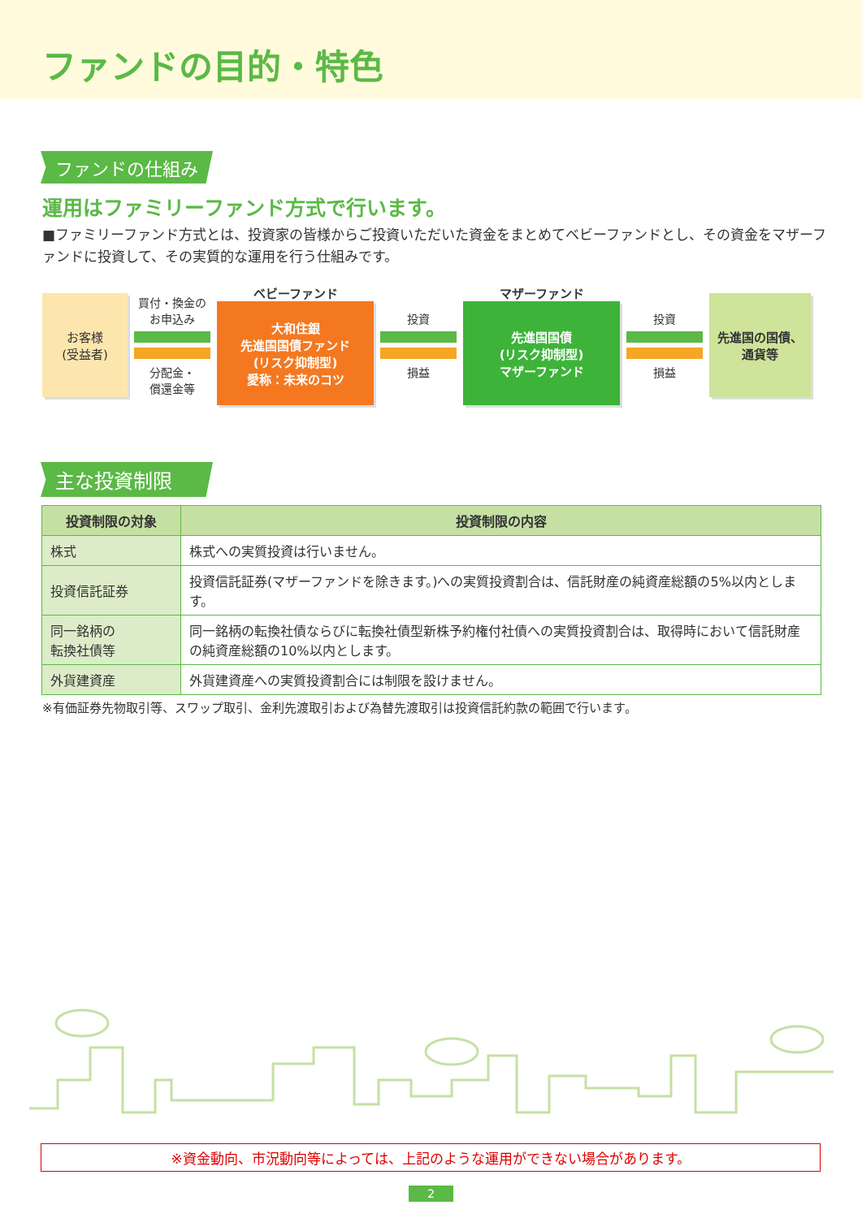ファンドの目的・特色
ファンドの仕組み
運用はファミリーファンド方式で行います。
■ファミリーファンド方式とは、投資家の皆様からご投資いただいた資金をまとめてベビーファンドとし、その資金をマザーファンドに投資して、その実質的な運用を行う仕組みです。
お客様
(受益者)
買付・換金の
お申込み
分配金・
償還金等
ベビーファンド
大和住銀
先進国国債ファンド
(リスク抑制型)
愛称：未来のコツ
投資
損益
マザーファンド
先進国国債
(リスク抑制型)
マザーファンド
投資
損益
先進国の国債、
通貨等
主な投資制限
| 投資制限の対象 | 投資制限の内容 |
| --- | --- |
| 株式 | 株式への実質投資は行いません。 |
| 投資信託証券 | 投資信託証券(マザーファンドを除きます。)への実質投資割合は、信託財産の純資産総額の5%以内とします。 |
| 同一銘柄の 転換社債等 | 同一銘柄の転換社債ならびに転換社債型新株予約権付社債への実質投資割合は、取得時において信託財産の純資産総額の10%以内とします。 |
| 外貨建資産 | 外貨建資産への実質投資割合には制限を設けません。 |
※有価証券先物取引等、スワップ取引、金利先渡取引および為替先渡取引は投資信託約款の範囲で行います。
※資金動向、市況動向等によっては、上記のような運用ができない場合があります。
2